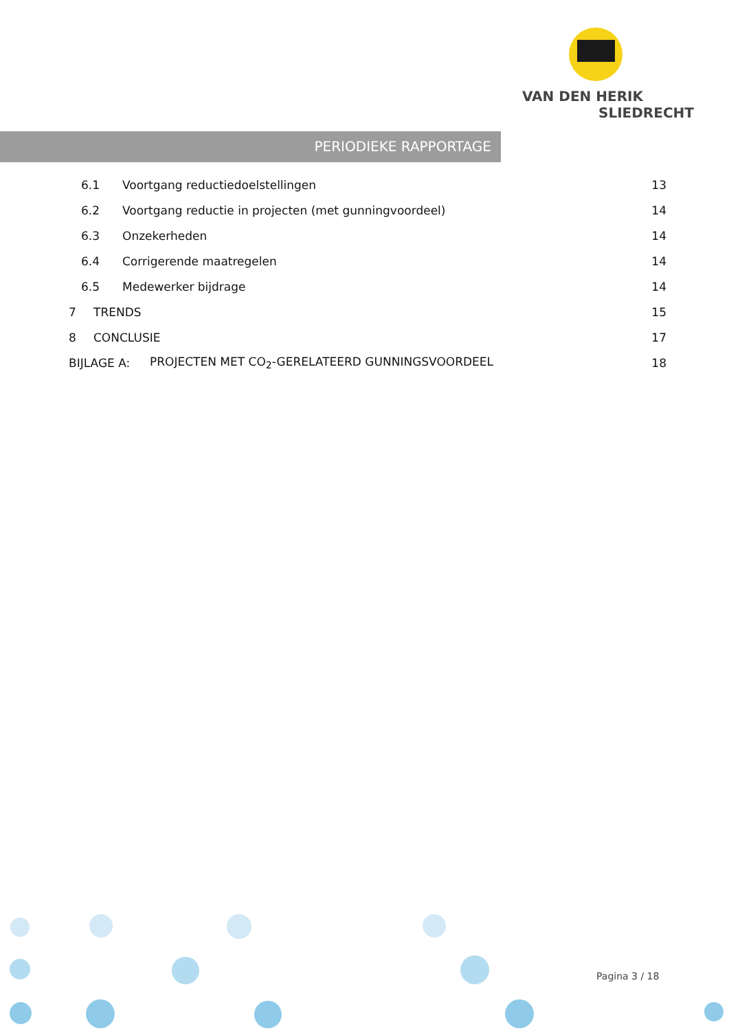VAN DEN HERIK
SLIEDRECHT
PERIODIEKE RAPPORTAGE
6.1 Voortgang reductiedoelstellingen 13
6.2 Voortgang reductie in projecten (met gunningvoordeel) 14
6.3 Onzekerheden 14
6.4 Corrigerende maatregelen 14
6.5 Medewerker bijdrage 14
7 TRENDS 15
8 CONCLUSIE 17
BIJLAGE A: PROJECTEN MET CO<sub>2</sub>-GERELATEERD GUNNINGSVOORDEEL 18
Pagina 3 / 18